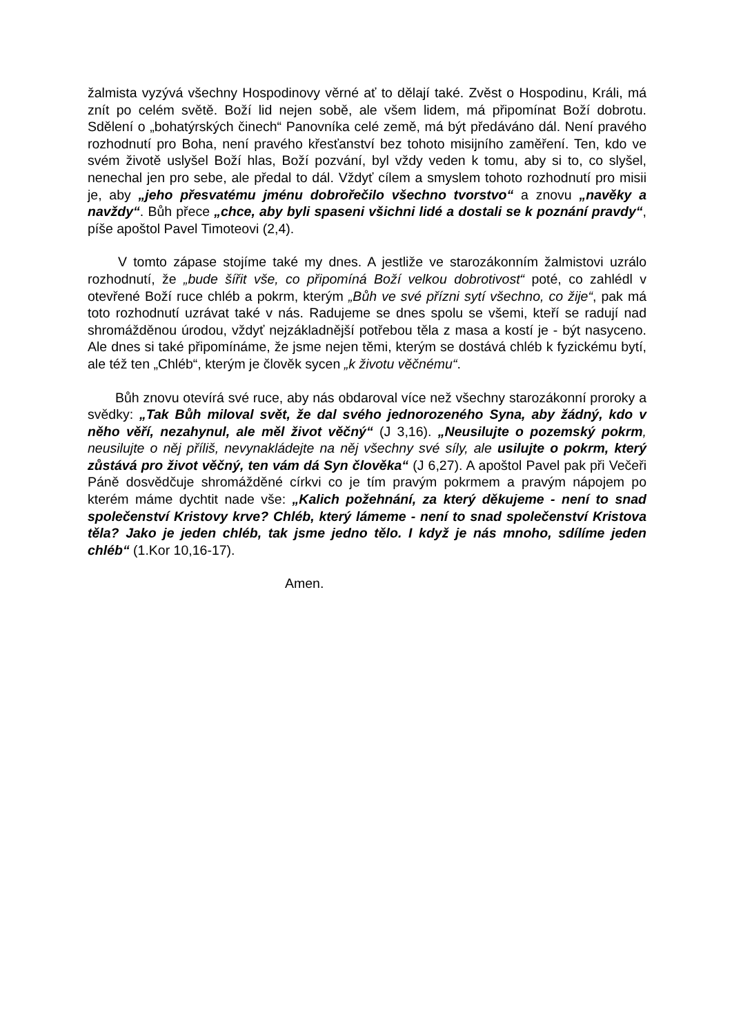žalmista vyzývá všechny Hospodinovy věrné ať to dělají také. Zvěst o Hospodinu, Králi, má znít po celém světě. Boží lid nejen sobě, ale všem lidem, má připomínat Boží dobrotu. Sdělení o „bohatýrských činech“ Panovníka celé země, má být předáváno dál. Není pravého rozhodnutí pro Boha, není pravého křesťanství bez tohoto misijního zaměření. Ten, kdo ve svém životě uslyšel Boží hlas, Boží pozvání, byl vždy veden k tomu, aby si to, co slyšel, nenechal jen pro sebe, ale předal to dál. Vždyť cílem a smyslem tohoto rozhodnutí pro misii je, aby „jeho přesvatému jménu dobrořečilo všechno tvorstvo“ a znovu „navěky a navždy“. Bůh přece „chce, aby byli spaseni všichni lidé a dostali se k poznání pravdy“, píše apoštol Pavel Timoteovi (2,4).
V tomto zápase stojíme také my dnes. A jestliže ve starozákonním žalmistovi uzrálo rozhodnutí, že „bude šířit vše, co připomíná Boží velkou dobrotivost“ poté, co zahlédl v otevřené Boží ruce chléb a pokrm, kterým „Bůh ve své přízni sytí všechno, co žije“, pak má toto rozhodnutí uzrávat také v nás. Radujeme se dnes spolu se všemi, kteří se radují nad shromážděnou úrodou, vždyť nejzákladnější potřebou těla z masa a kostí je - být nasyceno. Ale dnes si také připomínáme, že jsme nejen těmi, kterým se dostává chléb k fyzickému bytí, ale též ten „Chléb“, kterým je člověk sycen „k životu věčnému“.
Bůh znovu otevírá své ruce, aby nás obdaroval více než všechny starozákonní proroky a svědky: „Tak Bůh miloval svět, že dal svého jednorozeného Syna, aby žádný, kdo v něho věří, nezahynul, ale měl život věčný“ (J 3,16). „Neusilujte o pozemský pokrm, neusilujte o něj příliš, nevynakládejte na něj všechny své síly, ale usilujte o pokrm, který zůstává pro život věčný, ten vám dá Syn člověka“ (J 6,27). A apoštol Pavel pak při Večeři Páně dosvědčuje shromážděné církvi co je tím pravým pokrmem a pravým nápojem po kterém máme dychtit nade vše: „Kalich požehnání, za který děkujeme - není to snad společenství Kristovy krve? Chléb, který lámeme - není to snad společenství Kristova těla? Jako je jeden chléb, tak jsme jedno tělo. I když je nás mnoho, sdílíme jeden chléb“ (1.Kor 10,16-17).
Amen.